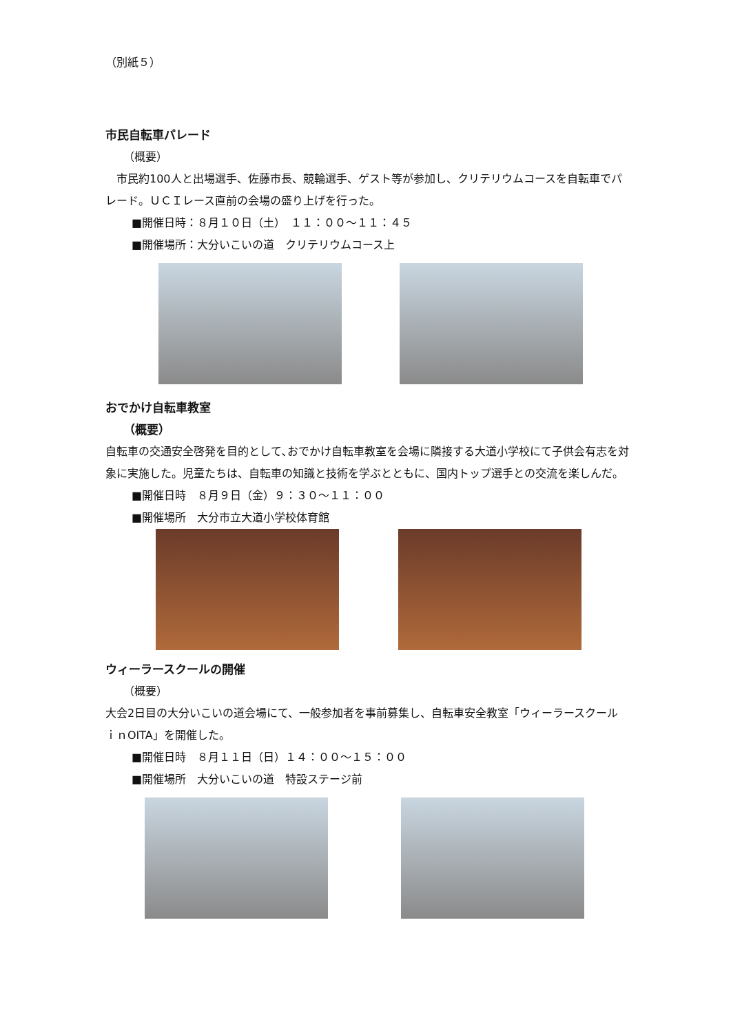（別紙５）
市民自転車パレード
（概要）
　市民約100人と出場選手、佐藤市長、競輪選手、ゲスト等が参加し、クリテリウムコースを自転車でパレード。ＵＣＩレース直前の会場の盛り上げを行った。
■開催日時：８月１０日（土）　１１：００～１１：４５
■開催場所：大分いこいの道　クリテリウムコース上
おでかけ自転車教室
（概要）
自転車の交通安全啓発を目的として､おでかけ自転車教室を会場に隣接する大道小学校にて子供会有志を対象に実施した。児童たちは、自転車の知識と技術を学ぶとともに、国内トップ選手との交流を楽しんだ。
■開催日時　８月９日（金）９：３０～１１：００
■開催場所　大分市立大道小学校体育館
ウィーラースクールの開催
（概要）
大会2日目の大分いこいの道会場にて、一般参加者を事前募集し、自転車安全教室「ウィーラースクールｉｎOITA」を開催した。
■開催日時　８月１１日（日）１４：００～１５：００
■開催場所　大分いこいの道　特設ステージ前